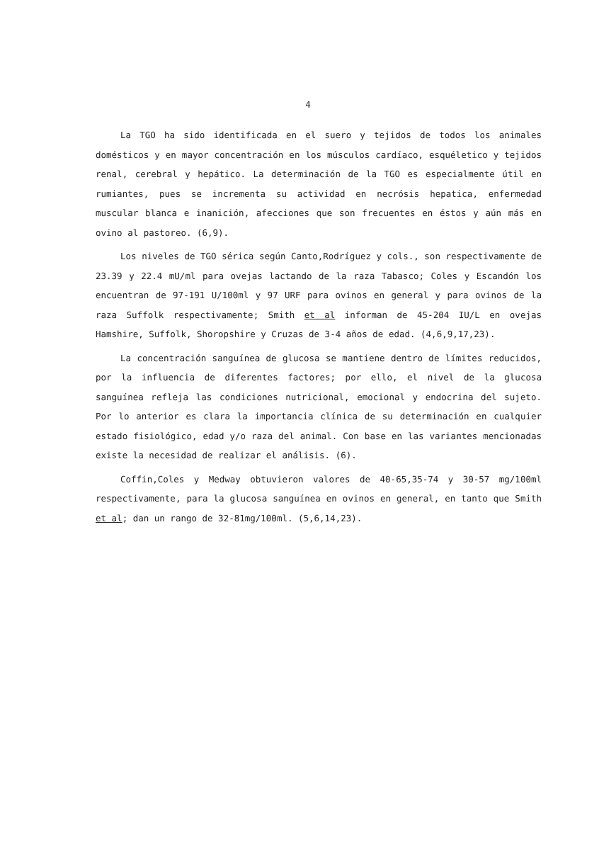4
La TGO ha sido identificada en el suero y tejidos de todos los animales domésticos y en mayor concentración en los músculos cardíaco, esquéletico y tejidos renal, cerebral y hepático. La determinación de la TGO es especialmente útil en rumiantes, pues se incrementa su actividad en necrósis hepatica, enfermedad muscular blanca e inanición, afecciones que son frecuentes en éstos y aún más en ovino al pastoreo. (6,9).
Los niveles de TGO sérica según Canto,Rodríguez y cols., son respectivamente de 23.39 y 22.4 mU/ml para ovejas lactando de la raza Tabasco; Coles y Escandón los encuentran de 97-191 U/100ml y 97 URF para ovinos en general y para ovinos de la raza Suffolk respectivamente; Smith et al informan de 45-204 IU/L en ovejas Hamshire, Suffolk, Shoropshire y Cruzas de 3-4 años de edad. (4,6,9,17,23).
La concentración sanguínea de glucosa se mantiene dentro de límites reducidos, por la influencia de diferentes factores; por ello, el nivel de la glucosa sanguínea refleja las condiciones nutricional, emocional y endocrina del sujeto. Por lo anterior es clara la importancia clínica de su determinación en cualquier estado fisiológico, edad y/o raza del animal. Con base en las variantes mencionadas existe la necesidad de realizar el análisis. (6).
Coffin,Coles y Medway obtuvieron valores de 40-65,35-74 y 30-57 mg/100ml respectivamente, para la glucosa sanguínea en ovinos en general, en tanto que Smith et al; dan un rango de 32-81mg/100ml. (5,6,14,23).